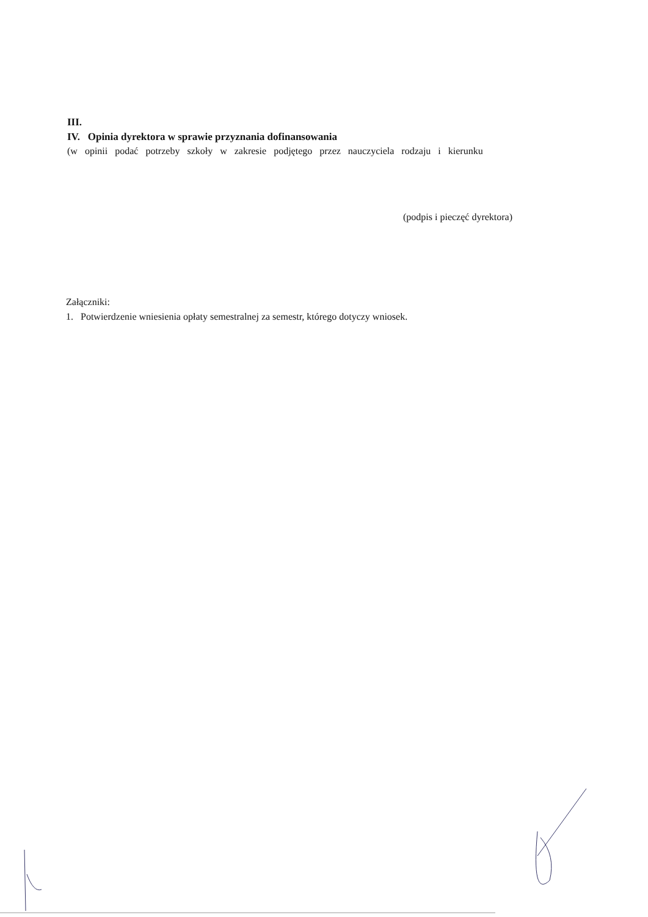III.
IV. Opinia dyrektora w sprawie przyznania dofinansowania
(w opinii podać potrzeby szkoły w zakresie podjętego przez nauczyciela rodzaju i kierunku
(podpis i pieczęć dyrektora)
Załączniki:
1. Potwierdzenie wniesienia opłaty semestralnej za semestr, którego dotyczy wniosek.